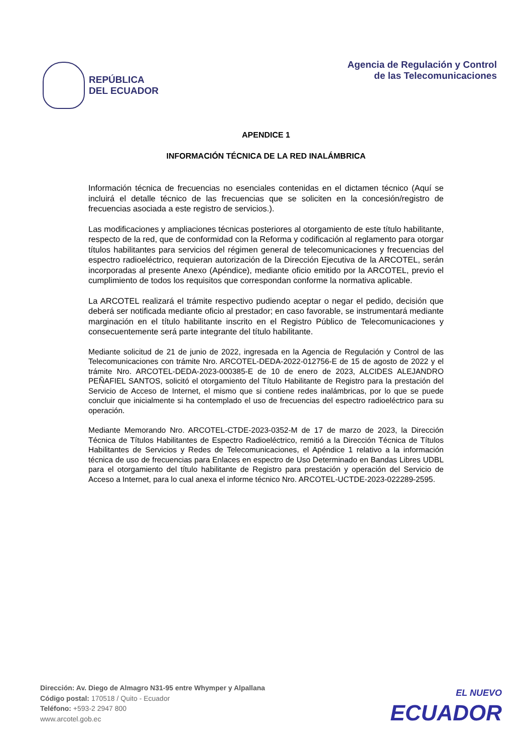REPÚBLICA
DEL ECUADOR
Agencia de Regulación y Control
de las Telecomunicaciones
APENDICE 1
INFORMACIÓN TÉCNICA DE LA RED INALÁMBRICA
Información técnica de frecuencias no esenciales contenidas en el dictamen técnico (Aquí se incluirá el detalle técnico de las frecuencias que se soliciten en la concesión/registro de frecuencias asociada a este registro de servicios.).
Las modificaciones y ampliaciones técnicas posteriores al otorgamiento de este título habilitante, respecto de la red, que de conformidad con la Reforma y codificación al reglamento para otorgar títulos habilitantes para servicios del régimen general de telecomunicaciones y frecuencias del espectro radioeléctrico, requieran autorización de la Dirección Ejecutiva de la ARCOTEL, serán incorporadas al presente Anexo (Apéndice), mediante oficio emitido por la ARCOTEL, previo el cumplimiento de todos los requisitos que correspondan conforme la normativa aplicable.
La ARCOTEL realizará el trámite respectivo pudiendo aceptar o negar el pedido, decisión que deberá ser notificada mediante oficio al prestador; en caso favorable, se instrumentará mediante marginación en el título habilitante inscrito en el Registro Público de Telecomunicaciones y consecuentemente será parte integrante del título habilitante.
Mediante solicitud de 21 de junio de 2022, ingresada en la Agencia de Regulación y Control de las Telecomunicaciones con trámite Nro. ARCOTEL-DEDA-2022-012756-E de 15 de agosto de 2022 y el trámite Nro. ARCOTEL-DEDA-2023-000385-E de 10 de enero de 2023, ALCIDES ALEJANDRO PEÑAFIEL SANTOS, solicitó el otorgamiento del Título Habilitante de Registro para la prestación del Servicio de Acceso de Internet, el mismo que si contiene redes inalámbricas, por lo que se puede concluir que inicialmente si ha contemplado el uso de frecuencias del espectro radioeléctrico para su operación.
Mediante Memorando Nro. ARCOTEL-CTDE-2023-0352-M de 17 de marzo de 2023, la Dirección Técnica de Títulos Habilitantes de Espectro Radioeléctrico, remitió a la Dirección Técnica de Títulos Habilitantes de Servicios y Redes de Telecomunicaciones, el Apéndice 1 relativo a la información técnica de uso de frecuencias para Enlaces en espectro de Uso Determinado en Bandas Libres UDBL para el otorgamiento del título habilitante de Registro para prestación y operación del Servicio de Acceso a Internet, para lo cual anexa el informe técnico Nro. ARCOTEL-UCTDE-2023-022289-2595.
Dirección: Av. Diego de Almagro N31-95 entre Whymper y Alpallana
Código postal: 170518 / Quito - Ecuador
Teléfono: +593-2 2947 800
www.arcotel.gob.ec
EL NUEVO
ECUADOR